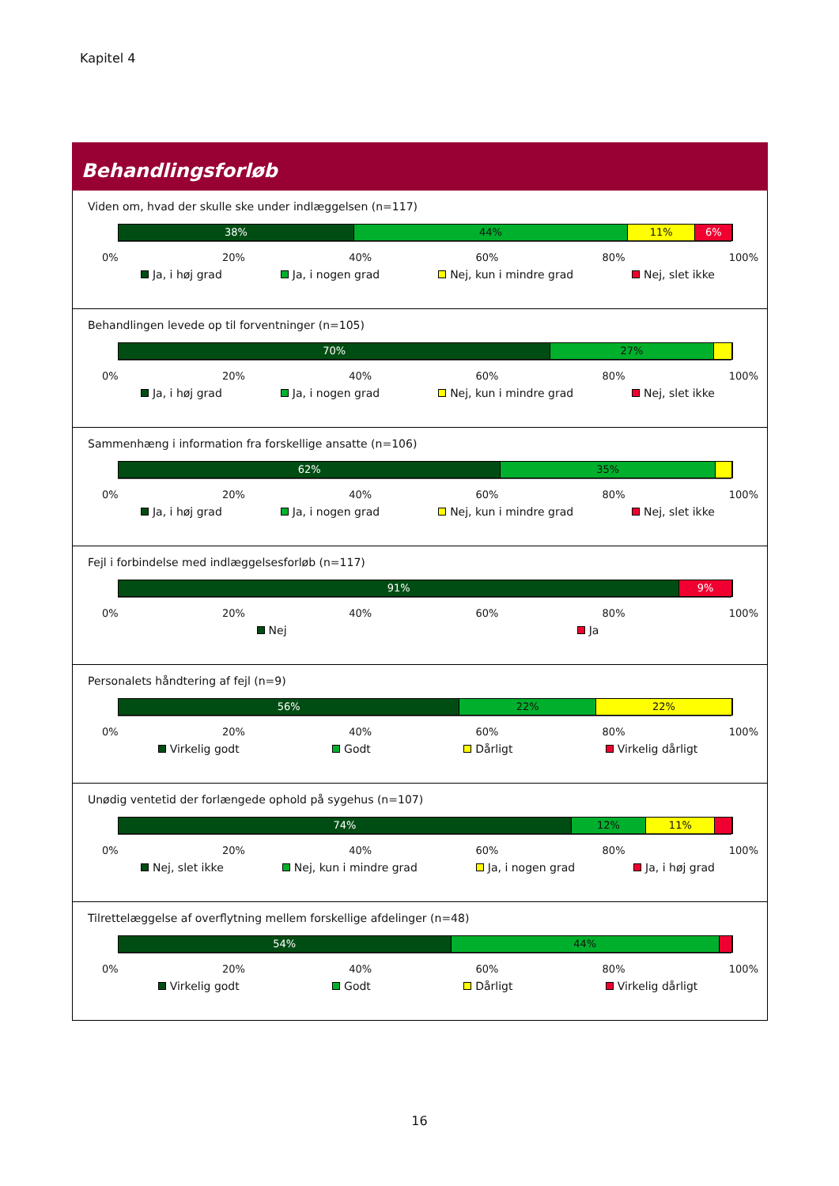Kapitel 4
Behandlingsforløb
Viden om, hvad der skulle ske under indlæggelsen (n=117)
38% 44% 11% 6%
0% 20% 40% 60% 80% 100%
Ja, i høj grad Ja, i nogen grad Nej, kun i mindre grad Nej, slet ikke
Behandlingen levede op til forventninger (n=105)
70% 27%
0% 20% 40% 60% 80% 100%
Ja, i høj grad Ja, i nogen grad Nej, kun i mindre grad Nej, slet ikke
Sammenhæng i information fra forskellige ansatte (n=106)
62% 35%
0% 20% 40% 60% 80% 100%
Ja, i høj grad Ja, i nogen grad Nej, kun i mindre grad Nej, slet ikke
Fejl i forbindelse med indlæggelsesforløb (n=117)
91% 9%
0% 20% 40% 60% 80% 100%
Nej Ja
Personalets håndtering af fejl (n=9)
56% 22% 22%
0% 20% 40% 60% 80% 100%
Virkelig godt Godt Dårligt Virkelig dårligt
Unødig ventetid der forlængede ophold på sygehus (n=107)
74% 12% 11%
0% 20% 40% 60% 80% 100%
Nej, slet ikke Nej, kun i mindre grad Ja, i nogen grad Ja, i høj grad
Tilrettelæggelse af overflytning mellem forskellige afdelinger (n=48)
54% 44%
0% 20% 40% 60% 80% 100%
Virkelig godt Godt Dårligt Virkelig dårligt
16